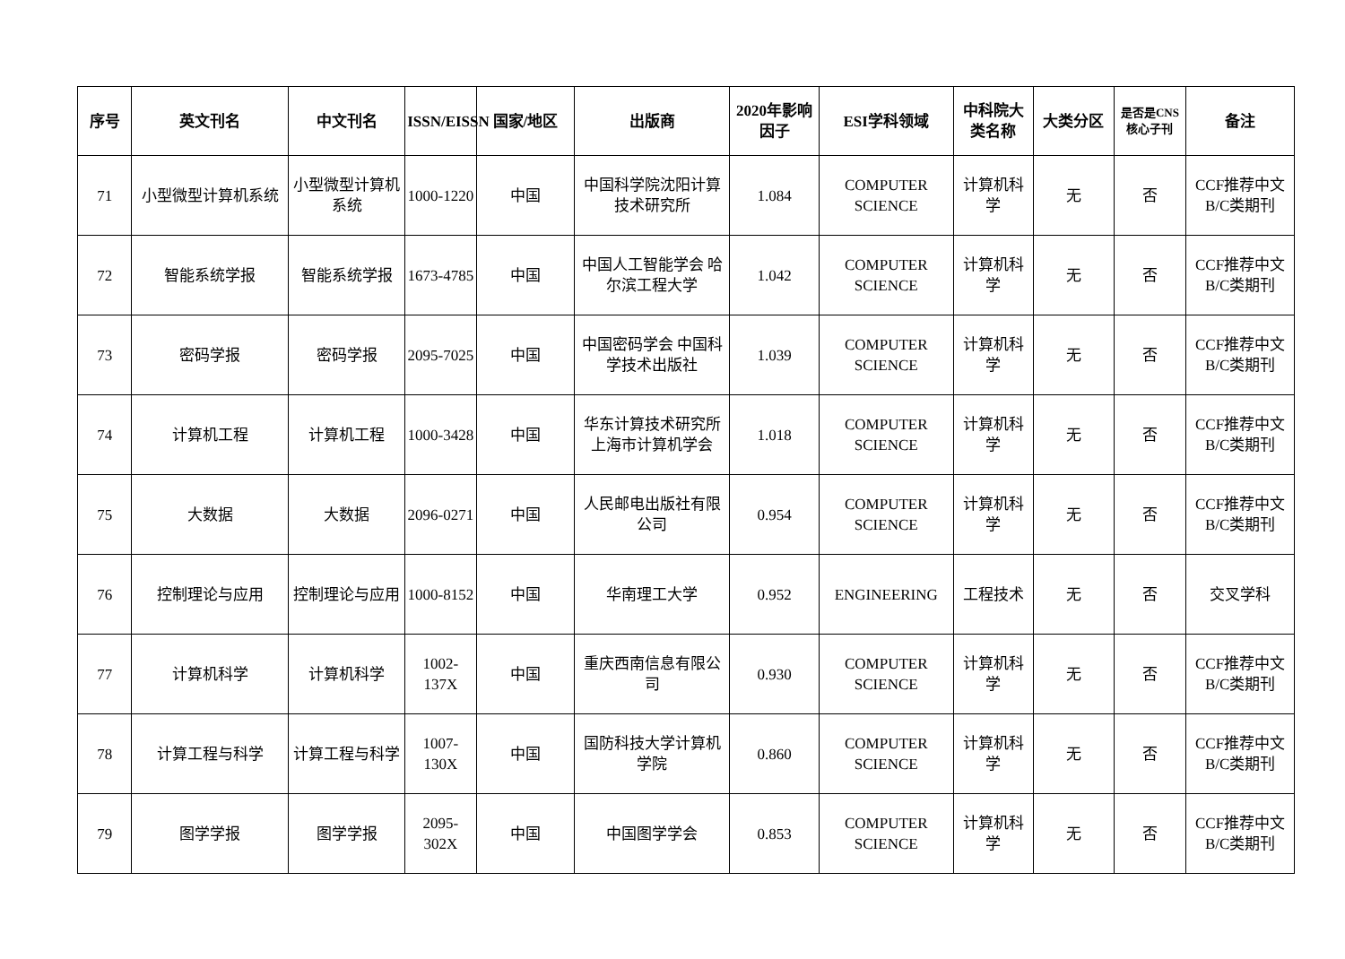| 序号 | 英文刊名 | 中文刊名 | ISSN/EISSN | 国家/地区 | 出版商 | 2020年影响因子 | ESI学科领域 | 中科院大类名称 | 大类分区 | 是否是CNS核心子刊 | 备注 |
| --- | --- | --- | --- | --- | --- | --- | --- | --- | --- | --- | --- |
| 71 | 小型微型计算机系统 | 小型微型计算机系统 | 1000-1220 | 中国 | 中国科学院沈阳计算技术研究所 | 1.084 | COMPUTER SCIENCE | 计算机科学 | 无 | 否 | CCF推荐中文B/C类期刊 |
| 72 | 智能系统学报 | 智能系统学报 | 1673-4785 | 中国 | 中国人工智能学会 哈尔滨工程大学 | 1.042 | COMPUTER SCIENCE | 计算机科学 | 无 | 否 | CCF推荐中文B/C类期刊 |
| 73 | 密码学报 | 密码学报 | 2095-7025 | 中国 | 中国密码学会 中国科学技术出版社 | 1.039 | COMPUTER SCIENCE | 计算机科学 | 无 | 否 | CCF推荐中文B/C类期刊 |
| 74 | 计算机工程 | 计算机工程 | 1000-3428 | 中国 | 华东计算技术研究所 上海市计算机学会 | 1.018 | COMPUTER SCIENCE | 计算机科学 | 无 | 否 | CCF推荐中文B/C类期刊 |
| 75 | 大数据 | 大数据 | 2096-0271 | 中国 | 人民邮电出版社有限公司 | 0.954 | COMPUTER SCIENCE | 计算机科学 | 无 | 否 | CCF推荐中文B/C类期刊 |
| 76 | 控制理论与应用 | 控制理论与应用 | 1000-8152 | 中国 | 华南理工大学 | 0.952 | ENGINEERING | 工程技术 | 无 | 否 | 交叉学科 |
| 77 | 计算机科学 | 计算机科学 | 1002-137X | 中国 | 重庆西南信息有限公司 | 0.930 | COMPUTER SCIENCE | 计算机科学 | 无 | 否 | CCF推荐中文B/C类期刊 |
| 78 | 计算工程与科学 | 计算工程与科学 | 1007-130X | 中国 | 国防科技大学计算机学院 | 0.860 | COMPUTER SCIENCE | 计算机科学 | 无 | 否 | CCF推荐中文B/C类期刊 |
| 79 | 图学学报 | 图学学报 | 2095-302X | 中国 | 中国图学学会 | 0.853 | COMPUTER SCIENCE | 计算机科学 | 无 | 否 | CCF推荐中文B/C类期刊 |